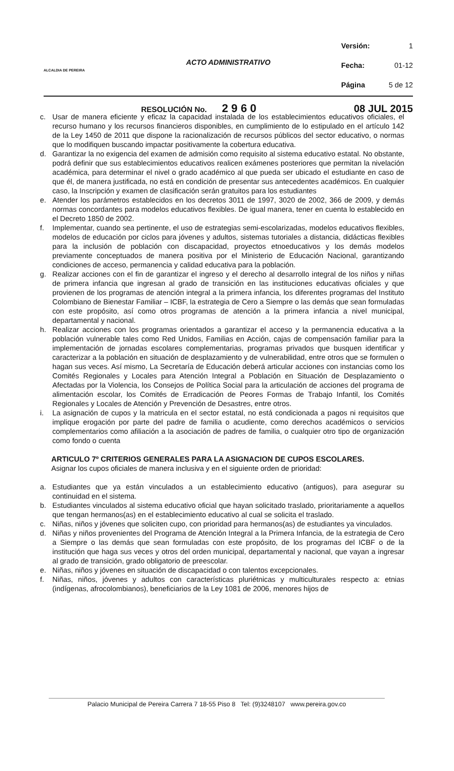| ALCALDIA DE PEREIRA | ACTO ADMINISTRATIVO | Versión: 1 Fecha: 01-12 Página 5 de 12 |
RESOLUCIÓN No. 2 9 6 0 08 JUL 2015
c. Usar de manera eficiente y eficaz la capacidad instalada de los establecimientos educativos oficiales, el recurso humano y los recursos financieros disponibles, en cumplimiento de lo estipulado en el artículo 142 de la Ley 1450 de 2011 que dispone la racionalización de recursos públicos del sector educativo, o normas que lo modifiquen buscando impactar positivamente la cobertura educativa.
d. Garantizar la no exigencia del examen de admisión como requisito al sistema educativo estatal. No obstante, podrá definir que sus establecimientos educativos realicen exámenes posteriores que permitan la nivelación académica, para determinar el nivel o grado académico al que pueda ser ubicado el estudiante en caso de que él, de manera justificada, no está en condición de presentar sus antecedentes académicos. En cualquier caso, la Inscripción y examen de clasificación serán gratuitos para los estudiantes
e. Atender los parámetros establecidos en los decretos 3011 de 1997, 3020 de 2002, 366 de 2009, y demás normas concordantes para modelos educativos flexibles. De igual manera, tener en cuenta lo establecido en el Decreto 1850 de 2002.
f. Implementar, cuando sea pertinente, el uso de estrategias semi-escolarizadas, modelos educativos flexibles, modelos de educación por ciclos para jóvenes y adultos, sistemas tutoriales a distancia, didácticas flexibles para la inclusión de población con discapacidad, proyectos etnoeducativos y los demás modelos previamente conceptuados de manera positiva por el Ministerio de Educación Nacional, garantizando condiciones de acceso, permanencia y calidad educativa para la población.
g. Realizar acciones con el fin de garantizar el ingreso y el derecho al desarrollo integral de los niños y niñas de primera infancia que ingresan al grado de transición en las instituciones educativas oficiales y que provienen de los programas de atención integral a la primera infancia, los diferentes programas del Instituto Colombiano de Bienestar Familiar – ICBF, la estrategia de Cero a Siempre o las demás que sean formuladas con este propósito, así como otros programas de atención a la primera infancia a nivel municipal, departamental y nacional.
h. Realizar acciones con los programas orientados a garantizar el acceso y la permanencia educativa a la población vulnerable tales como Red Unidos, Familias en Acción, cajas de compensación familiar para la implementación de jornadas escolares complementarias, programas privados que busquen identificar y caracterizar a la población en situación de desplazamiento y de vulnerabilidad, entre otros que se formulen o hagan sus veces. Así mismo, La Secretaría de Educación deberá articular acciones con instancias como los Comités Regionales y Locales para Atención Integral a Población en Situación de Desplazamiento o Afectadas por la Violencia, los Consejos de Política Social para la articulación de acciones del programa de alimentación escolar, los Comités de Erradicación de Peores Formas de Trabajo Infantil, los Comités Regionales y Locales de Atención y Prevención de Desastres, entre otros.
i. La asignación de cupos y la matricula en el sector estatal, no está condicionada a pagos ni requisitos que implique erogación por parte del padre de familia o acudiente, como derechos académicos o servicios complementarios como afiliación a la asociación de padres de familia, o cualquier otro tipo de organización como fondo o cuenta
ARTICULO 7º CRITERIOS GENERALES PARA LA ASIGNACION DE CUPOS ESCOLARES.
Asignar los cupos oficiales de manera inclusiva y en el siguiente orden de prioridad:
a. Estudiantes que ya están vinculados a un establecimiento educativo (antiguos), para asegurar su continuidad en el sistema.
b. Estudiantes vinculados al sistema educativo oficial que hayan solicitado traslado, prioritariamente a aquellos que tengan hermanos(as) en el establecimiento educativo al cual se solicita el traslado.
c. Niñas, niños y jóvenes que soliciten cupo, con prioridad para hermanos(as) de estudiantes ya vinculados.
d. Niñas y niños provenientes del Programa de Atención Integral a la Primera Infancia, de la estrategia de Cero a Siempre o las demás que sean formuladas con este propósito, de los programas del ICBF o de la institución que haga sus veces y otros del orden municipal, departamental y nacional, que vayan a ingresar al grado de transición, grado obligatorio de preescolar.
e. Niñas, niños y jóvenes en situación de discapacidad o con talentos excepcionales.
f. Niñas, niños, jóvenes y adultos con características pluriétnicas y multiculturales respecto a: etnias (indígenas, afrocolombianos), beneficiarios de la Ley 1081 de 2006, menores hijos de
Palacio Municipal de Pereira Carrera 7 18-55 Piso 8 Tel: (9)3248107 www.pereira.gov.co